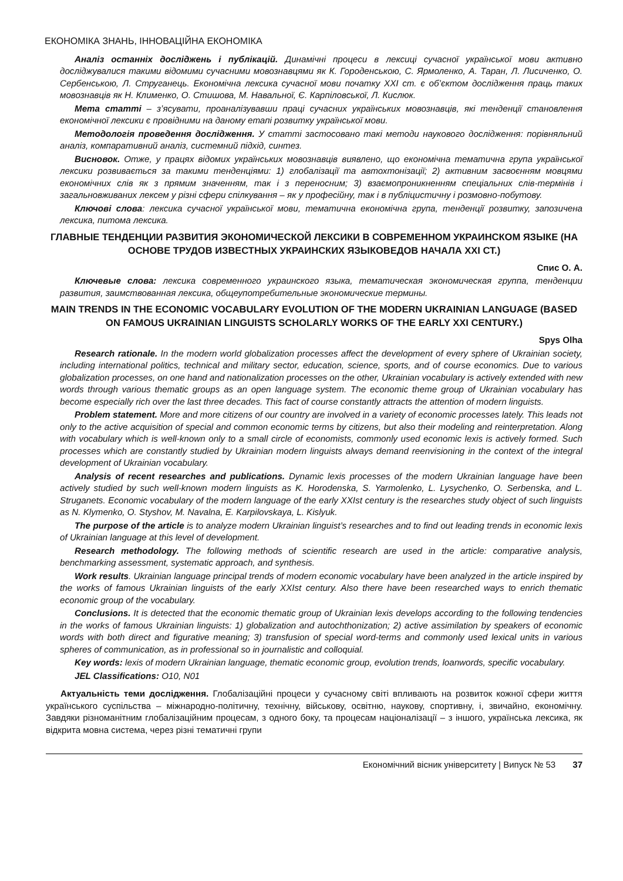ЕКОНОМІКА ЗНАНЬ, ІННОВАЦІЙНА ЕКОНОМІКА
Аналіз останніх досліджень і публікацій. Динамічні процеси в лексиці сучасної української мови активно досліджувалися такими відомими сучасними мовознавцями як К. Городенською, С. Ярмоленко, А. Таран, Л. Лисиченко, О. Сербенською, Л. Струганець. Економічна лексика сучасної мови початку XXI ст. є об’єктом дослідження праць таких мовознавців як Н. Клименко, О. Стишова, М. Навальної, Є. Карпіловської, Л. Кислюк.
Мета статті – з’ясувати, проаналізувавши праці сучасних українських мовознавців, які тенденції становлення економічної лексики є провідними на даному етапі розвитку української мови.
Методологія проведення дослідження. У статті застосовано такі методи наукового дослідження: порівняльний аналіз, компаративний аналіз, системний підхід, синтез.
Висновок. Отже, у працях відомих українських мовознавців виявлено, що економічна тематична група української лексики розвивається за такими тенденціями: 1) глобалізації та автохтонізації; 2) активним засвоєнням мовцями економічних слів як з прямим значенням, так і з переносним; 3) взаємопроникненням спеціальних слів-термінів і загальновживаних лексем у різні сфери спілкування – як у професійну, так і в публіцистичну і розмовно-побутову.
Ключові слова: лексика сучасної української мови, тематична економічна група, тенденції розвитку, запозичена лексика, питома лексика.
ГЛАВНЫЕ ТЕНДЕНЦИИ РАЗВИТИЯ ЭКОНОМИЧЕСКОЙ ЛЕКСИКИ В СОВРЕМЕННОМ УКРАИНСКОМ ЯЗЫКЕ (НА ОСНОВЕ ТРУДОВ ИЗВЕСТНЫХ УКРАИНСКИХ ЯЗЫКОВЕДОВ НАЧАЛА XXI СТ.)
Спис О. А.
Ключевые слова: лексика современного украинского языка, тематическая экономическая группа, тенденции развития, заимствованная лексика, общеупотребительные экономические термины.
MAIN TRENDS IN THE ECONOMIC VOCABULARY EVOLUTION OF THE MODERN UKRAINIAN LANGUAGE (BASED ON FAMOUS UKRAINIAN LINGUISTS SCHOLARLY WORKS OF THE EARLY XXI CENTURY.)
Spys Olha
Research rationale. In the modern world globalization processes affect the development of every sphere of Ukrainian society, including international politics, technical and military sector, education, science, sports, and of course economics. Due to various globalization processes, on one hand and nationalization processes on the other, Ukrainian vocabulary is actively extended with new words through various thematic groups as an open language system. The economic theme group of Ukrainian vocabulary has become especially rich over the last three decades. This fact of course constantly attracts the attention of modern linguists.
Problem statement. More and more citizens of our country are involved in a variety of economic processes lately. This leads not only to the active acquisition of special and common economic terms by citizens, but also their modeling and reinterpretation. Along with vocabulary which is well-known only to a small circle of economists, commonly used economic lexis is actively formed. Such processes which are constantly studied by Ukrainian modern linguists always demand reenvisioning in the context of the integral development of Ukrainian vocabulary.
Analysis of recent researches and publications. Dynamic lexis processes of the modern Ukrainian language have been actively studied by such well-known modern linguists as K. Horodenska, S. Yarmolenko, L. Lysychenko, O. Serbenska, and L. Struganets. Economic vocabulary of the modern language of the early XXIst century is the researches study object of such linguists as N. Klymenko, O. Styshov, M. Navalna, E. Karpilovskaya, L. Kislyuk.
The purpose of the article is to analyze modern Ukrainian linguist’s researches and to find out leading trends in economic lexis of Ukrainian language at this level of development.
Research methodology. The following methods of scientific research are used in the article: comparative analysis, benchmarking assessment, systematic approach, and synthesis.
Work results. Ukrainian language principal trends of modern economic vocabulary have been analyzed in the article inspired by the works of famous Ukrainian linguists of the early XXIst century. Also there have been researched ways to enrich thematic economic group of the vocabulary.
Conclusions. It is detected that the economic thematic group of Ukrainian lexis develops according to the following tendencies in the works of famous Ukrainian linguists: 1) globalization and autochthonization; 2) active assimilation by speakers of economic words with both direct and figurative meaning; 3) transfusion of special word-terms and commonly used lexical units in various spheres of communication, as in professional so in journalistic and colloquial.
Key words: lexis of modern Ukrainian language, thematic economic group, evolution trends, loanwords, specific vocabulary.
JEL Classifications: O10, N01
Актуальність теми дослідження. Глобалізаційні процеси у сучасному світі впливають на розвиток кожної сфери життя українського суспільства – міжнародно-політичну, технічну, військову, освітню, наукову, спортивну, і, звичайно, економічну. Завдяки різноманітним глобалізаційним процесам, з одного боку, та процесам націоналізації – з іншого, українська лексика, як відкрита мовна система, через різні тематичні групи
Економічний вісник університету | Випуск № 53 37